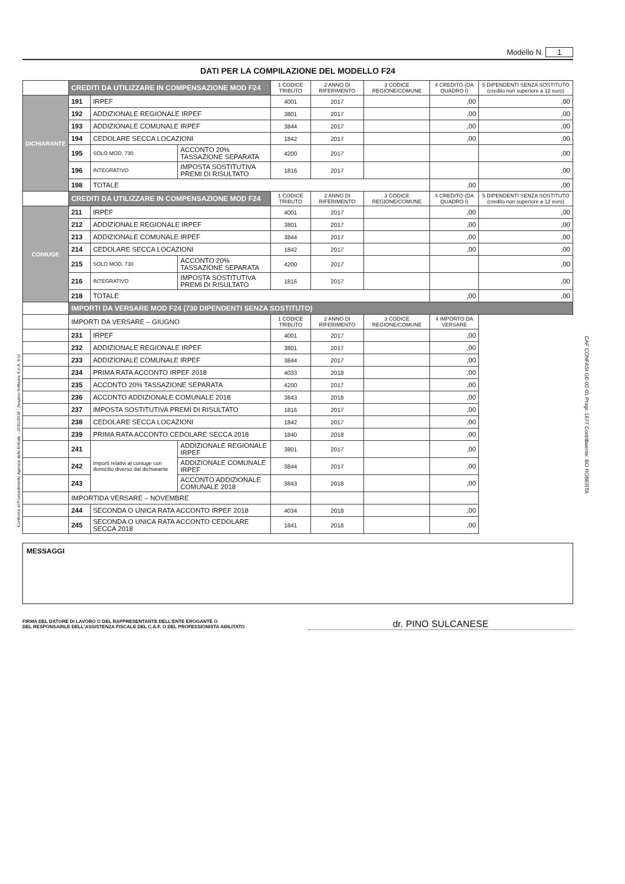Modello N. 1
DATI PER LA COMPILAZIONE DEL MODELLO F24
| | CREDITI DA UTILIZZARE IN COMPENSAZIONE MOD F24 | | | 1 CODICE TRIBUTO | 2 ANNO DI RIFERIMENTO | 3 CODICE REGIONE/COMUNE | 4 CREDITO (DA QUADRO I) | 5 DIPENDENTI SENZA SOSTITUTO (credito non superiore a 12 euro) |
| DICHIARANTE | 191 | IRPEF | | 4001 | 2017 | | ,00 | ,00 |
| | 192 | ADDIZIONALE REGIONALE IRPEF | | 3801 | 2017 | | ,00 | ,00 |
| | 193 | ADDIZIONALE COMUNALE IRPEF | | 3844 | 2017 | | ,00 | ,00 |
| | 194 | CEDOLARE SECCA LOCAZIONI | | 1842 | 2017 | | ,00 | ,00 |
| | 195 | SOLO MOD. 730 | ACCONTO 20% TASSAZIONE SEPARATA | 4200 | 2017 | | | ,00 |
| | 196 | INTEGRATIVO | IMPOSTA SOSTITUTIVA PREMI DI RISULTATO | 1816 | 2017 | | | ,00 |
| | 198 | TOTALE | | | | | ,00 | ,00 |
| | CREDITI DA UTILIZZARE IN COMPENSAZIONE MOD F24 | | | 1 CODICE TRIBUTO | 2 ANNO DI RIFERIMENTO | 3 CODICE REGIONE/COMUNE | 4 CREDITO (DA QUADRO I) | 5 DIPENDENTI SENZA SOSTITUTO (credito non superiore a 12 euro) |
| CONIUGE | 211 | IRPEF | | 4001 | 2017 | | ,00 | ,00 |
| | 212 | ADDIZIONALE REGIONALE IRPEF | | 3801 | 2017 | | ,00 | ,00 |
| | 213 | ADDIZIONALE COMUNALE IRPEF | | 3844 | 2017 | | ,00 | ,00 |
| | 214 | CEDOLARE SECCA LOCAZIONI | | 1842 | 2017 | | ,00 | ,00 |
| | 215 | SOLO MOD. 730 | ACCONTO 20% TASSAZIONE SEPARATA | 4200 | 2017 | | | ,00 |
| | 216 | INTEGRATIVO | IMPOSTA SOSTITUTIVA PREMI DI RISULTATO | 1816 | 2017 | | | ,00 |
| | 218 | TOTALE | | | | | ,00 | ,00 |
| | IMPORTI DA VERSARE MOD F24 (730 DIPENDENTI SENZA SOSTITUTO) | | | | | | | |
| | IMPORTI DA VERSARE – GIUGNO | | | 1 CODICE TRIBUTO | 2 ANNO DI RIFERIMENTO | 3 CODICE REGIONE/COMUNE | 4 IMPORTO DA VERSARE | |
| | 231 | IRPEF | | 4001 | 2017 | | ,00 | |
| | 232 | ADDIZIONALE REGIONALE IRPEF | | 3801 | 2017 | | ,00 | |
| | 233 | ADDIZIONALE COMUNALE IRPEF | | 3844 | 2017 | | ,00 | |
| | 234 | PRIMA RATA ACCONTO IRPEF 2018 | | 4033 | 2018 | | ,00 | |
| | 235 | ACCONTO 20% TASSAZIONE SEPARATA | | 4200 | 2017 | | ,00 | |
| | 236 | ACCONTO ADDIZIONALE COMUNALE 2018 | | 3843 | 2018 | | ,00 | |
| | 237 | IMPOSTA SOSTITUTIVA PREMI DI RISULTATO | | 1816 | 2017 | | ,00 | |
| | 238 | CEDOLARE SECCA LOCAZIONI | | 1842 | 2017 | | ,00 | |
| | 239 | PRIMA RATA ACCONTO CEDOLARE SECCA 2018 | | 1840 | 2018 | | ,00 | |
| | 241 | Importi relativi al coniuge con domicilio diverso dal dichiarante | ADDIZIONALE REGIONALE IRPEF | 3801 | 2017 | | ,00 | |
| | 242 | | ADDIZIONALE COMUNALE IRPEF | 3844 | 2017 | | ,00 | |
| | 243 | | ACCONTO ADDIZIONALE COMUNALE 2018 | 3843 | 2018 | | ,00 | |
| | IMPORTIDA VERSARE – NOVEMBRE | | | | | | | |
| | 244 | SECONDA O UNICA RATA ACCONTO IRPEF 2018 | | 4034 | 2018 | | ,00 | |
| | 245 | SECONDA O UNICA RATA ACCONTO CEDOLARE SECCA 2018 | | 1841 | 2018 | | ,00 | |
MESSAGGI
FIRMA DEL DATORE DI LAVORO O DEL RAPPRESENTANTE DELL'ENTE EROGANTE O
DEL RESPONSABILE DELL'ASSISTENZA FISCALE DEL C.A.F. O DEL PROFESSIONISTA ABILITATO
dr. PINO SULCANESE
Conforme al Provvedimento Agenzia delle Entrate - 15/01/2018 - Sesamo Software S.p.A. S.U.
CAF CONFASI GE-02-01 Progr. 1677 Contribuente: BO ROBERTA